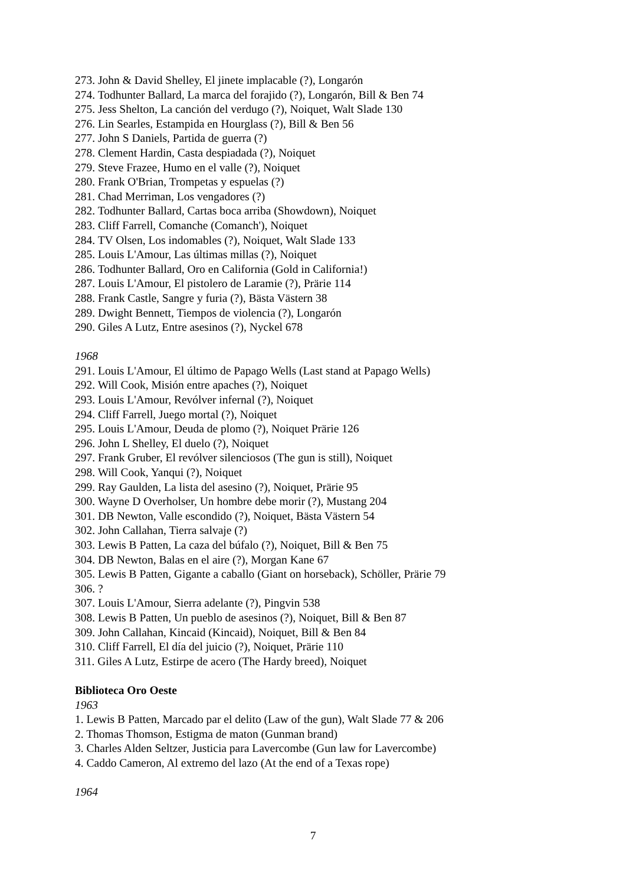273. John & David Shelley, El jinete implacable (?), Longarón
274. Todhunter Ballard, La marca del forajido (?), Longarón, Bill & Ben 74
275. Jess Shelton, La canción del verdugo (?), Noiquet, Walt Slade 130
276. Lin Searles, Estampida en Hourglass (?), Bill & Ben 56
277. John S Daniels, Partida de guerra (?)
278. Clement Hardin, Casta despiadada (?), Noiquet
279. Steve Frazee, Humo en el valle (?), Noiquet
280. Frank O'Brian, Trompetas y espuelas (?)
281. Chad Merriman, Los vengadores (?)
282. Todhunter Ballard, Cartas boca arriba (Showdown), Noiquet
283. Cliff Farrell, Comanche (Comanch'), Noiquet
284. TV Olsen, Los indomables (?), Noiquet, Walt Slade 133
285. Louis L'Amour, Las últimas millas (?), Noiquet
286. Todhunter Ballard, Oro en California (Gold in California!)
287. Louis L'Amour, El pistolero de Laramie (?), Prärie 114
288. Frank Castle, Sangre y furia (?), Bästa Västern 38
289. Dwight Bennett, Tiempos de violencia (?), Longarón
290. Giles A Lutz, Entre asesinos (?), Nyckel 678
1968
291. Louis L'Amour, El último de Papago Wells (Last stand at Papago Wells)
292. Will Cook, Misión entre apaches (?), Noiquet
293. Louis L'Amour, Revólver infernal (?), Noiquet
294. Cliff Farrell, Juego mortal (?), Noiquet
295. Louis L'Amour, Deuda de plomo (?), Noiquet Prärie 126
296. John L Shelley, El duelo (?), Noiquet
297. Frank Gruber, El revólver silenciosos (The gun is still), Noiquet
298. Will Cook, Yanqui (?), Noiquet
299. Ray Gaulden, La lista del asesino (?), Noiquet, Prärie 95
300. Wayne D Overholser, Un hombre debe morir (?), Mustang 204
301. DB Newton, Valle escondido (?), Noiquet, Bästa Västern 54
302. John Callahan, Tierra salvaje (?)
303. Lewis B Patten, La caza del búfalo (?), Noiquet, Bill & Ben 75
304. DB Newton, Balas en el aire (?), Morgan Kane 67
305. Lewis B Patten, Gigante a caballo (Giant on horseback), Schöller, Prärie 79
306. ?
307. Louis L'Amour, Sierra adelante (?), Pingvin 538
308. Lewis B Patten, Un pueblo de asesinos (?), Noiquet, Bill & Ben 87
309. John Callahan, Kincaid (Kincaid), Noiquet, Bill & Ben 84
310. Cliff Farrell, El día del juicio (?), Noiquet, Prärie 110
311. Giles A Lutz, Estirpe de acero (The Hardy breed), Noiquet
Biblioteca Oro Oeste
1963
1. Lewis B Patten, Marcado par el delito (Law of the gun), Walt Slade 77 & 206
2. Thomas Thomson, Estigma de maton (Gunman brand)
3. Charles Alden Seltzer, Justicia para Lavercombe (Gun law for Lavercombe)
4. Caddo Cameron, Al extremo del lazo (At the end of a Texas rope)
1964
7